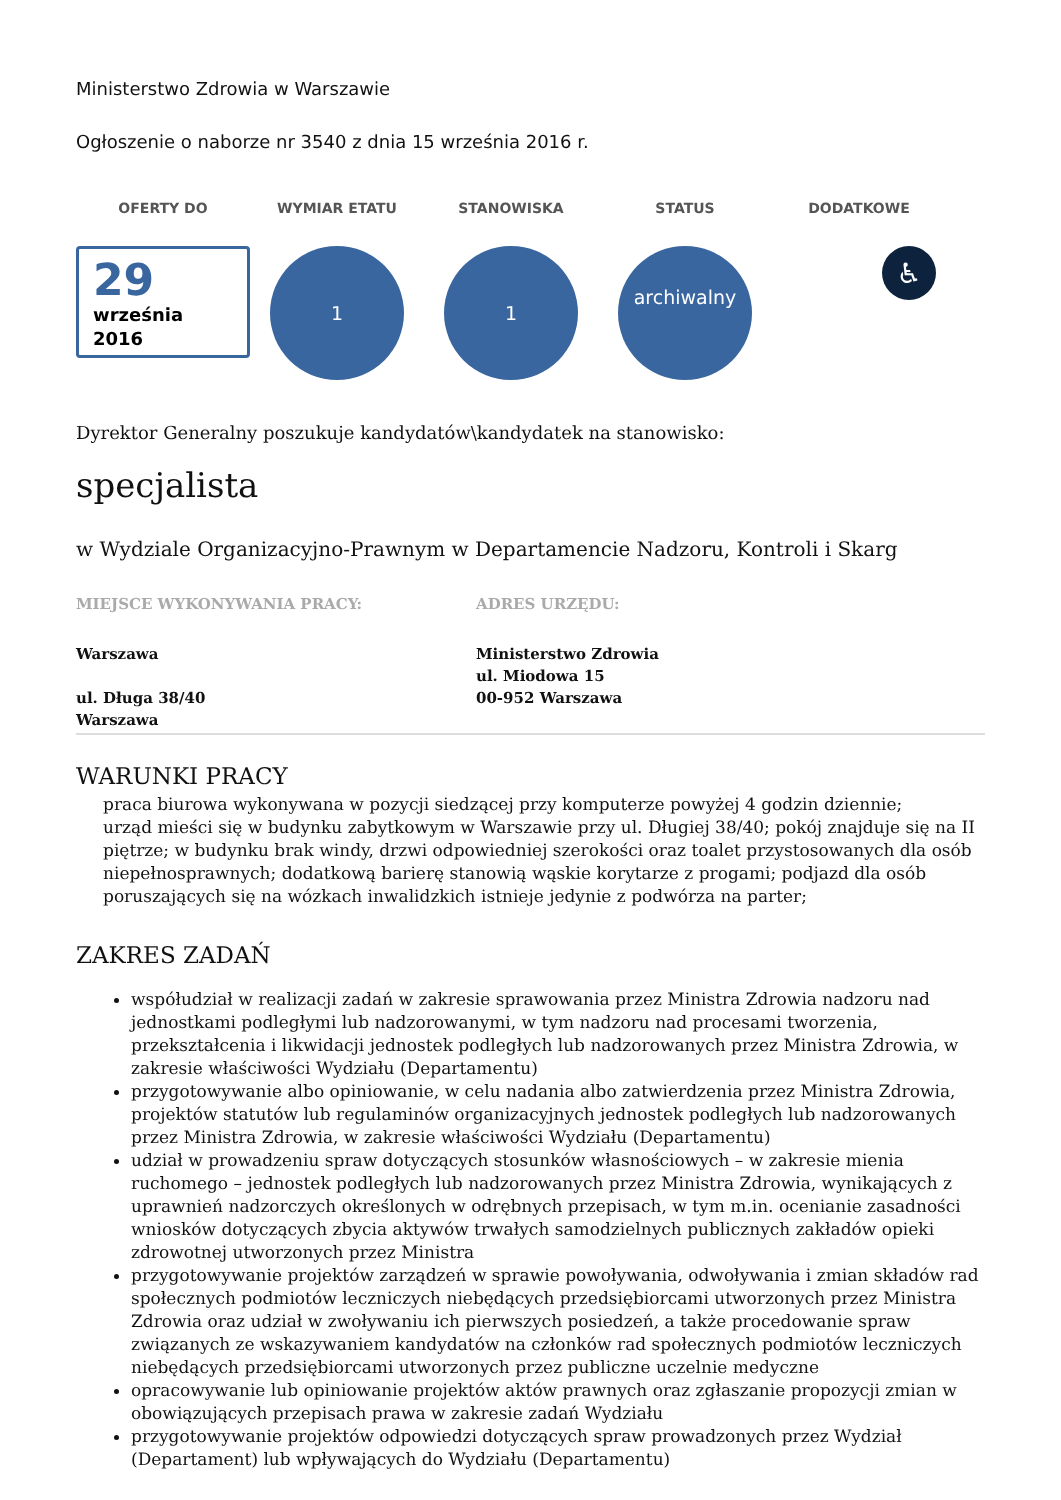Ministerstwo Zdrowia w Warszawie
Ogłoszenie o naborze nr 3540 z dnia 15 września 2016 r.
OFERTY DO
29
września
2016
WYMIAR ETATU
1
STANOWISKA
1
STATUS
archiwalny
DODATKOWE
♿
Dyrektor Generalny poszukuje kandydatów\kandydatek na stanowisko:
specjalista
w Wydziale Organizacyjno-Prawnym w Departamencie Nadzoru, Kontroli i Skarg
MIEJSCE WYKONYWANIA PRACY:
Warszawa
ul. Długa 38/40
Warszawa
ADRES URZĘDU:
Ministerstwo Zdrowia
ul. Miodowa 15
00-952 Warszawa
WARUNKI PRACY
praca biurowa wykonywana w pozycji siedzącej przy komputerze powyżej 4 godzin dziennie;
urząd mieści się w budynku zabytkowym w Warszawie przy ul. Długiej 38/40; pokój znajduje się na II piętrze; w budynku brak windy, drzwi odpowiedniej szerokości oraz toalet przystosowanych dla osób niepełnosprawnych; dodatkową barierę stanowią wąskie korytarze z progami; podjazd dla osób poruszających się na wózkach inwalidzkich istnieje jedynie z podwórza na parter;
ZAKRES ZADAŃ
współudział w realizacji zadań w zakresie sprawowania przez Ministra Zdrowia nadzoru nad jednostkami podległymi lub nadzorowanymi, w tym nadzoru nad procesami tworzenia, przekształcenia i likwidacji jednostek podległych lub nadzorowanych przez Ministra Zdrowia, w zakresie właściwości Wydziału (Departamentu)
przygotowywanie albo opiniowanie, w celu nadania albo zatwierdzenia przez Ministra Zdrowia, projektów statutów lub regulaminów organizacyjnych jednostek podległych lub nadzorowanych przez Ministra Zdrowia, w zakresie właściwości Wydziału (Departamentu)
udział w prowadzeniu spraw dotyczących stosunków własnościowych – w zakresie mienia ruchomego – jednostek podległych lub nadzorowanych przez Ministra Zdrowia, wynikających z uprawnień nadzorczych określonych w odrębnych przepisach, w tym m.in. ocenianie zasadności wniosków dotyczących zbycia aktywów trwałych samodzielnych publicznych zakładów opieki zdrowotnej utworzonych przez Ministra
przygotowywanie projektów zarządzeń w sprawie powoływania, odwoływania i zmian składów rad społecznych podmiotów leczniczych niebędących przedsiębiorcami utworzonych przez Ministra Zdrowia oraz udział w zwoływaniu ich pierwszych posiedzeń, a także procedowanie spraw związanych ze wskazywaniem kandydatów na członków rad społecznych podmiotów leczniczych niebędących przedsiębiorcami utworzonych przez publiczne uczelnie medyczne
opracowywanie lub opiniowanie projektów aktów prawnych oraz zgłaszanie propozycji zmian w obowiązujących przepisach prawa w zakresie zadań Wydziału
przygotowywanie projektów odpowiedzi dotyczących spraw prowadzonych przez Wydział (Departament) lub wpływających do Wydziału (Departamentu)